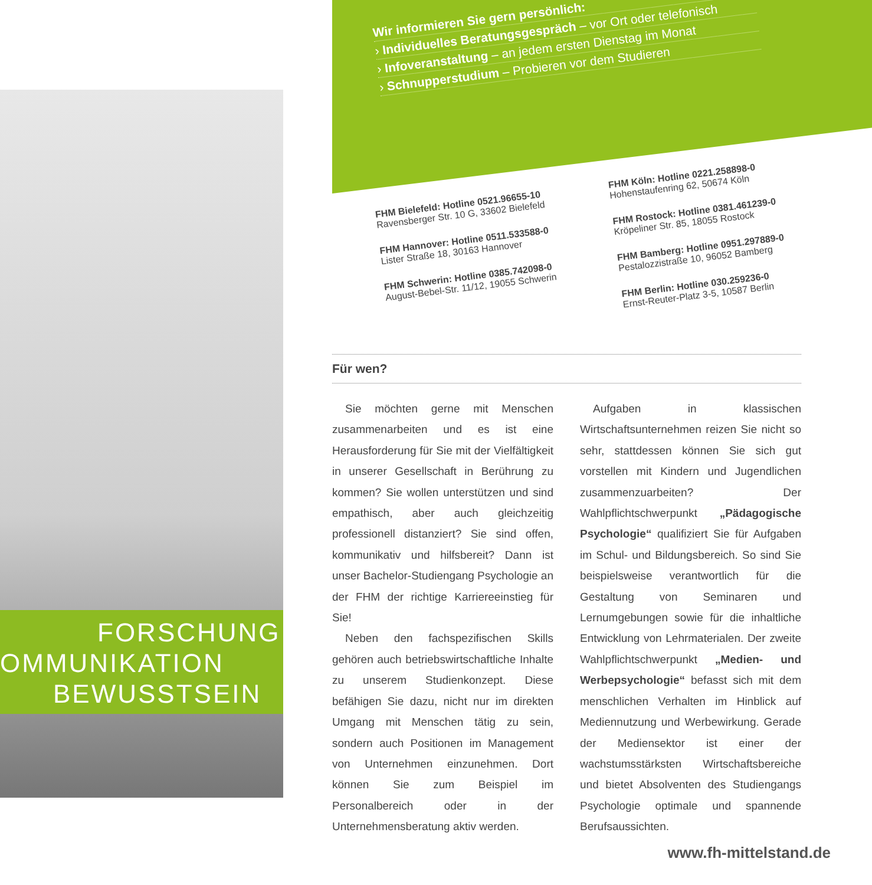FORSCHUNG
OMMUNIKATION
BEWUSSTSEIN
Wir informieren Sie gern persönlich:
› Individuelles Beratungsgespräch – vor Ort oder telefonisch
› Infoveranstaltung – an jedem ersten Dienstag im Monat
› Schnupperstudium – Probieren vor dem Studieren
FHM Bielefeld: Hotline 0521.96655-10
Ravensberger Str. 10 G, 33602 Bielefeld
FHM Hannover: Hotline 0511.533588-0
Lister Straße 18, 30163 Hannover
FHM Schwerin: Hotline 0385.742098-0
August-Bebel-Str. 11/12, 19055 Schwerin
FHM Köln: Hotline 0221.258898-0
Hohenstaufenring 62, 50674 Köln
FHM Rostock: Hotline 0381.461239-0
Kröpeliner Str. 85, 18055 Rostock
FHM Bamberg: Hotline 0951.297889-0
Pestalozzistraße 10, 96052 Bamberg
FHM Berlin: Hotline 030.259236-0
Ernst-Reuter-Platz 3-5, 10587 Berlin
Für wen?
Sie möchten gerne mit Menschen zusammenarbeiten und es ist eine Herausforderung für Sie mit der Vielfältigkeit in unserer Gesellschaft in Berührung zu kommen? Sie wollen unterstützen und sind empathisch, aber auch gleichzeitig professionell distanziert? Sie sind offen, kommunikativ und hilfsbereit? Dann ist unser Bachelor-Studiengang Psychologie an der FHM der richtige Karriereeinstieg für Sie!
Neben den fachspezifischen Skills gehören auch betriebswirtschaftliche Inhalte zu unserem Studienkonzept. Diese befähigen Sie dazu, nicht nur im direkten Umgang mit Menschen tätig zu sein, sondern auch Positionen im Management von Unternehmen einzunehmen. Dort können Sie zum Beispiel im Personalbereich oder in der Unternehmensberatung aktiv werden.
Aufgaben in klassischen Wirtschaftsunternehmen reizen Sie nicht so sehr, stattdessen können Sie sich gut vorstellen mit Kindern und Jugendlichen zusammenzuarbeiten? Der Wahlpflichtschwerpunkt „Pädagogische Psychologie“ qualifiziert Sie für Aufgaben im Schul- und Bildungsbereich. So sind Sie beispielsweise verantwortlich für die Gestaltung von Seminaren und Lernumgebungen sowie für die inhaltliche Entwicklung von Lehrmaterialen. Der zweite Wahlpflichtschwerpunkt „Medien- und Werbepsychologie“ befasst sich mit dem menschlichen Verhalten im Hinblick auf Mediennutzung und Werbewirkung. Gerade der Mediensektor ist einer der wachstumsstärksten Wirtschaftsbereiche und bietet Absolventen des Studiengangs Psychologie optimale und spannende Berufsaussichten.
www.fh-mittelstand.de